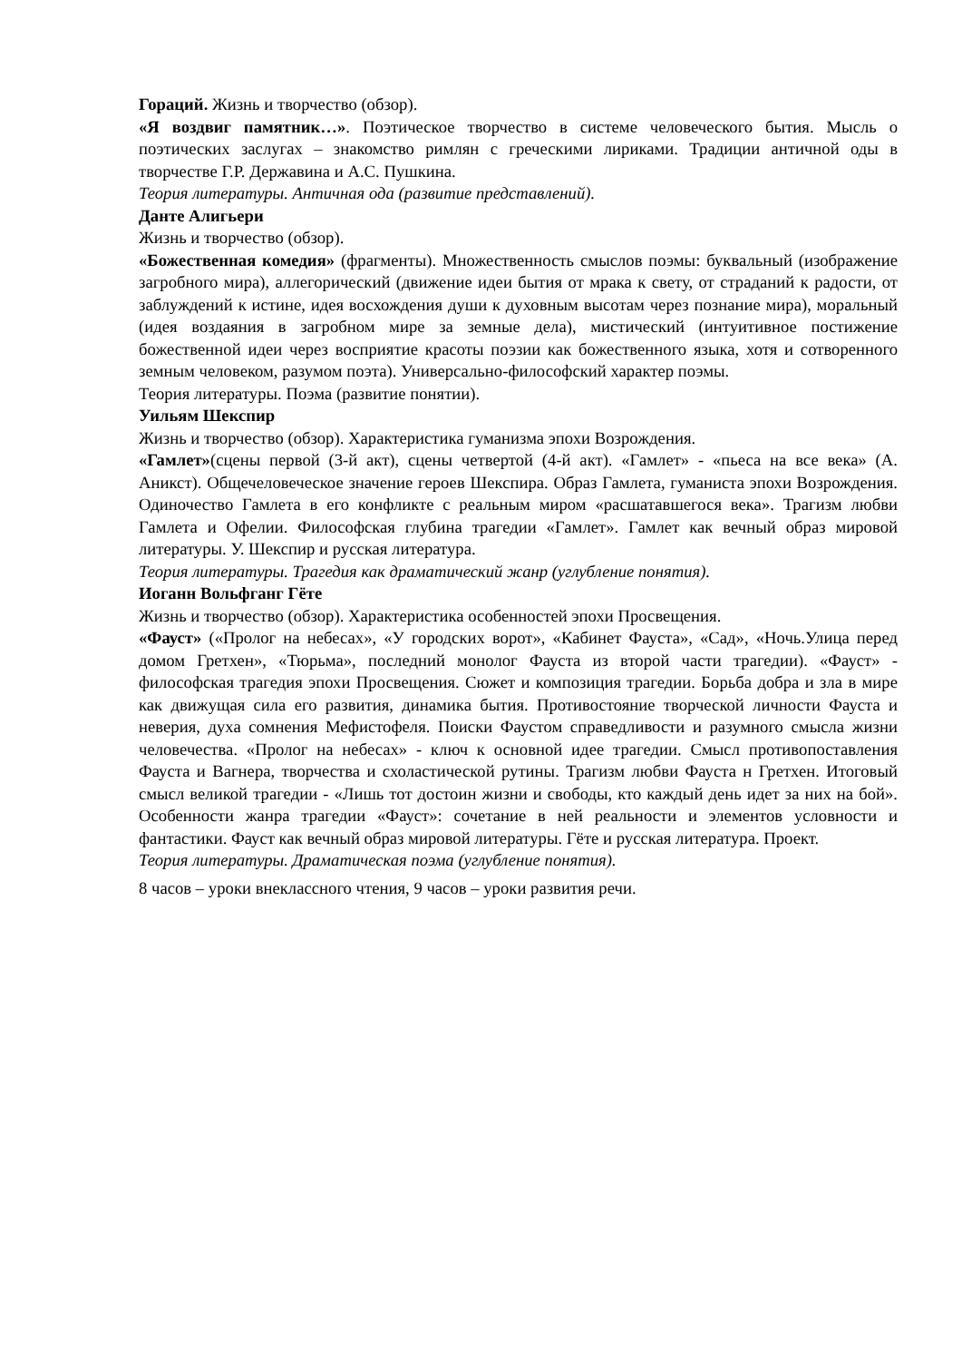Гораций. Жизнь и творчество (обзор).
«Я воздвиг памятник…». Поэтическое творчество в системе человеческого бытия. Мысль о поэтических заслугах – знакомство римлян с греческими лириками. Традиции античной оды в творчестве Г.Р. Державина и А.С. Пушкина.
Теория литературы. Античная ода (развитие представлений).
Данте Алигьери
Жизнь и творчество (обзор).
«Божественная комедия» (фрагменты). Множественность смыслов поэмы: буквальный (изображение загробного мира), аллегорический (движение идеи бытия от мрака к свету, от страданий к радости, от заблуждений к истине, идея восхождения души к духовным высотам через познание мира), моральный (идея воздаяния в загробном мире за земные дела), мистический (интуитивное постижение божественной идеи через восприятие красоты поэзии как божественного языка, хотя и сотворенного земным человеком, разумом поэта). Универсально-философский характер поэмы.
Теория литературы. Поэма (развитие понятии).
Уильям Шекспир
Жизнь и творчество (обзор). Характеристика гуманизма эпохи Возрождения.
«Гамлет»(сцены первой (3-й акт), сцены четвертой (4-й акт). «Гамлет» - «пьеса на все века» (А. Аникст). Общечеловеческое значение героев Шекспира. Образ Гамлета, гуманиста эпохи Возрождения. Одиночество Гамлета в его конфликте с реальным миром «расшатавшегося века». Трагизм любви Гамлета и Офелии. Философская глубина трагедии «Гамлет». Гамлет как вечный образ мировой литературы. У. Шекспир и русская литература.
Теория литературы. Трагедия как драматический жанр (углубление понятия).
Иоганн Вольфганг Гёте
Жизнь и творчество (обзор). Характеристика особенностей эпохи Просвещения.
«Фауст» («Пролог на небесах», «У городских ворот», «Кабинет Фауста», «Сад», «Ночь.Улица перед домом Гретхен», «Тюрьма», последний монолог Фауста из второй части трагедии). «Фауст» - философская трагедия эпохи Просвещения. Сюжет и композиция трагедии. Борьба добра и зла в мире как движущая сила его развития, динамика бытия. Противостояние творческой личности Фауста и неверия, духа сомнения Мефистофеля. Поиски Фаустом справедливости и разумного смысла жизни человечества. «Пролог на небесах» - ключ к основной идее трагедии. Смысл противопоставления Фауста и Вагнера, творчества и схоластической рутины. Трагизм любви Фауста н Гретхен. Итоговый смысл великой трагедии - «Лишь тот достоин жизни и свободы, кто каждый день идет за них на бой». Особенности жанра трагедии «Фауст»: сочетание в ней реальности и элементов условности и фантастики. Фауст как вечный образ мировой литературы. Гёте и русская литература. Проект.
Теория литературы. Драматическая поэма (углубление понятия).
8 часов – уроки внеклассного чтения, 9 часов – уроки развития речи.